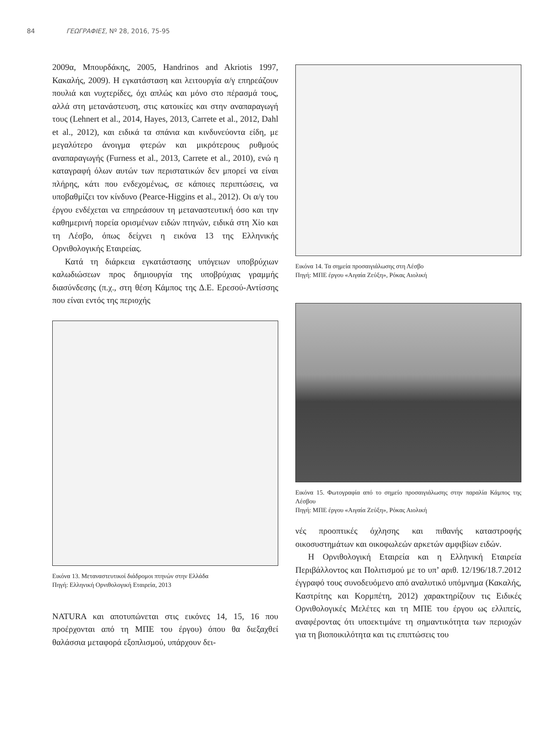84 ΓΕΩΓΡΑΦΙΕΣ, Nº 28, 2016, 75-95
2009α, Μπουρδάκης, 2005, Handrinos and Akriotis 1997, Κακαλής, 2009). Η εγκατάσταση και λειτουργία α/γ επηρεάζουν πουλιά και νυχτερίδες, όχι απλώς και μόνο στο πέρασμά τους, αλλά στη μετανάστευση, στις κατοικίες και στην αναπαραγωγή τους (Lehnert et al., 2014, Hayes, 2013, Carrete et al., 2012, Dahl et al., 2012), και ειδικά τα σπάνια και κινδυνεύοντα είδη, με μεγαλύτερο άνοιγμα φτερών και μικρότερους ρυθμούς αναπαραγωγής (Furness et al., 2013, Carrete et al., 2010), ενώ η καταγραφή όλων αυτών των περιστατικών δεν μπορεί να είναι πλήρης, κάτι που ενδεχομένως, σε κάποιες περιπτώσεις, να υποβαθμίζει τον κίνδυνο (Pearce-Higgins et al., 2012). Οι α/γ του έργου ενδέχεται να επηρεάσουν τη μεταναστευτική όσο και την καθημερινή πορεία ορισμένων ειδών πτηνών, ειδικά στη Χίο και τη Λέσβο, όπως δείχνει η εικόνα 13 της Ελληνικής Ορνιθολογικής Εταιρείας.
Κατά τη διάρκεια εγκατάστασης υπόγειων υποβρύχιων καλωδιώσεων προς δημιουργία της υποβρύχιας γραμμής διασύνδεσης (π.χ., στη θέση Κάμπος της Δ.Ε. Ερεσού-Αντίσσης που είναι εντός της περιοχής
Εικόνα 13. Μεταναστευτικοί διάδρομοι πτηνών στην Ελλάδα
Πηγή: Ελληνική Ορνιθολογική Εταιρεία, 2013
NATURA και αποτυπώνεται στις εικόνες 14, 15, 16 που προέρχονται από τη ΜΠΕ του έργου) όπου θα διεξαχθεί θαλάσσια μεταφορά εξοπλισμού, υπάρχουν δει-
Εικόνα 14. Τα σημεία προσαιγιάλωσης στη Λέσβο
Πηγή: ΜΠΕ έργου «Αιγαία Ζεύξη», Ρόκας Αιολική
Εικόνα 15. Φωτογραφία από το σημείο προσαιγιάλωσης στην παραλία Κάμπος της Λέσβου
Πηγή: ΜΠΕ έργου «Αιγαία Ζεύξη», Ρόκας Αιολική
νές προοπτικές όχλησης και πιθανής καταστροφής οικοσυστημάτων και οικοφωλεών αρκετών αμφιβίων ειδών.
Η Ορνιθολογική Εταιρεία και η Ελληνική Εταιρεία Περιβάλλοντος και Πολιτισμού με το υπ’ αριθ. 12/196/18.7.2012 έγγραφό τους συνοδευόμενο από αναλυτικό υπόμνημα (Κακαλής, Καστρίτης και Κορμπέτη, 2012) χαρακτηρίζουν τις Ειδικές Ορνιθολογικές Μελέτες και τη ΜΠΕ του έργου ως ελλιπείς, αναφέροντας ότι υποεκτιμάνε τη σημαντικότητα των περιοχών για τη βιοποικιλότητα και τις επιπτώσεις του